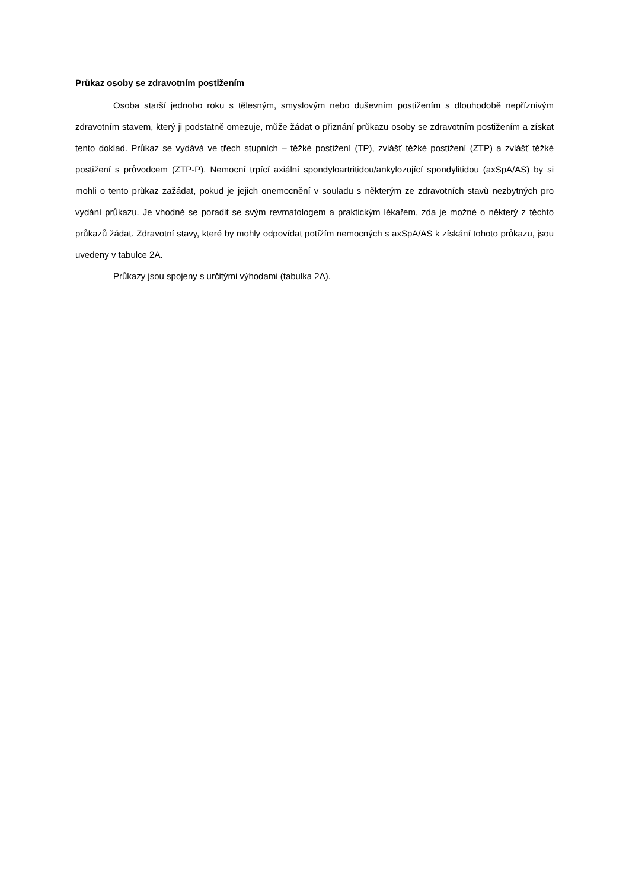Průkaz osoby se zdravotním postižením
Osoba starší jednoho roku s tělesným, smyslovým nebo duševním postižením s dlouhodobě nepříznivým zdravotním stavem, který ji podstatně omezuje, může žádat o přiznání průkazu osoby se zdravotním postižením a získat tento doklad. Průkaz se vydává ve třech stupních – těžké postižení (TP), zvlášť těžké postižení (ZTP) a zvlášť těžké postižení s průvodcem (ZTP-P). Nemocní trpící axiální spondyloartritidou/ankylozující spondylitidou (axSpA/AS) by si mohli o tento průkaz zažádat, pokud je jejich onemocnění v souladu s některým ze zdravotních stavů nezbytných pro vydání průkazu. Je vhodné se poradit se svým revmatologem a praktickým lékařem, zda je možné o některý z těchto průkazů žádat. Zdravotní stavy, které by mohly odpovídat potížím nemocných s axSpA/AS k získání tohoto průkazu, jsou uvedeny v tabulce 2A.
Průkazy jsou spojeny s určitými výhodami (tabulka 2A).